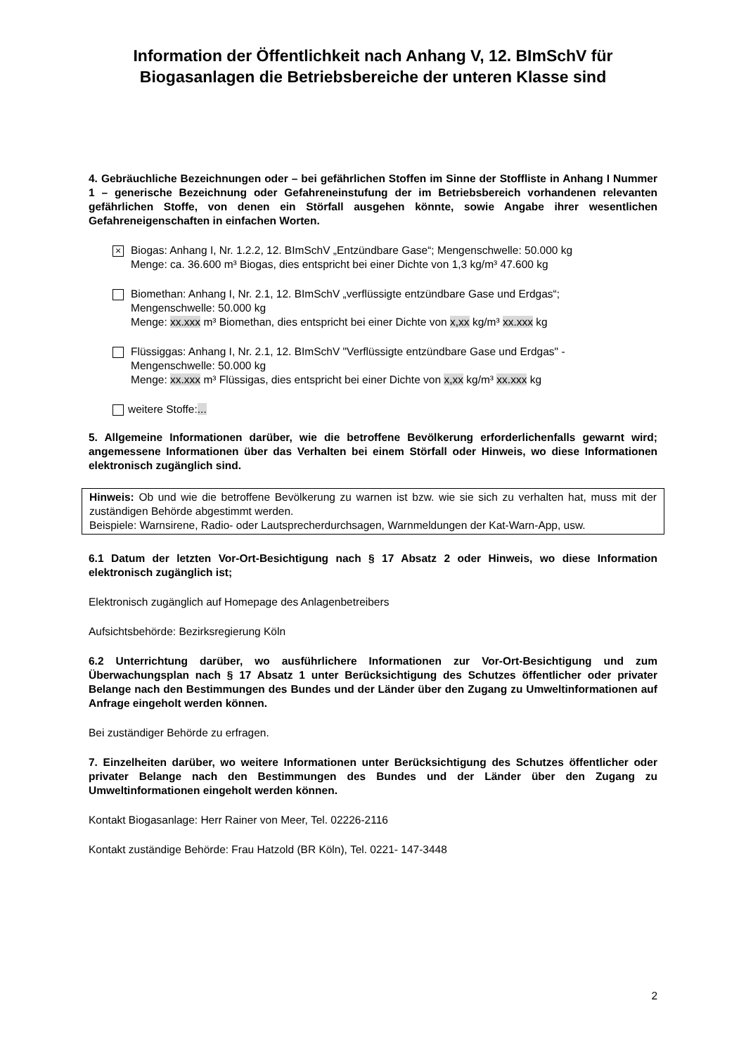Information der Öffentlichkeit nach Anhang V, 12. BImSchV für
Biogasanlagen die Betriebsbereiche der unteren Klasse sind
4. Gebräuchliche Bezeichnungen oder – bei gefährlichen Stoffen im Sinne der Stoffliste in Anhang I Nummer 1 – generische Bezeichnung oder Gefahreneinstufung der im Betriebsbereich vorhandenen relevanten gefährlichen Stoffe, von denen ein Störfall ausgehen könnte, sowie Angabe ihrer wesentlichen Gefahreneigenschaften in einfachen Worten.
×
Biogas: Anhang I, Nr. 1.2.2, 12. BImSchV „Entzündbare Gase“; Mengenschwelle: 50.000 kg
Menge: ca. 36.600 m³ Biogas, dies entspricht bei einer Dichte von 1,3 kg/m³ 47.600 kg
Biomethan: Anhang I, Nr. 2.1, 12. BImSchV „verflüssigte entzündbare Gase und Erdgas“;
Mengenschwelle: 50.000 kg
Menge: xx.xxx m³ Biomethan, dies entspricht bei einer Dichte von x,xx kg/m³ xx.xxx kg
Flüssiggas: Anhang I, Nr. 2.1, 12. BImSchV "Verflüssigte entzündbare Gase und Erdgas" -
Mengenschwelle: 50.000 kg
Menge: xx.xxx m³ Flüssigas, dies entspricht bei einer Dichte von x,xx kg/m³ xx.xxx kg
weitere Stoffe:...
5. Allgemeine Informationen darüber, wie die betroffene Bevölkerung erforderlichenfalls gewarnt wird; angemessene Informationen über das Verhalten bei einem Störfall oder Hinweis, wo diese Informationen elektronisch zugänglich sind.
Hinweis: Ob und wie die betroffene Bevölkerung zu warnen ist bzw. wie sie sich zu verhalten hat, muss mit der zuständigen Behörde abgestimmt werden.
Beispiele: Warnsirene, Radio- oder Lautsprecherdurchsagen, Warnmeldungen der Kat-Warn-App, usw.
6.1 Datum der letzten Vor-Ort-Besichtigung nach § 17 Absatz 2 oder Hinweis, wo diese Information elektronisch zugänglich ist;
Elektronisch zugänglich auf Homepage des Anlagenbetreibers
Aufsichtsbehörde: Bezirksregierung Köln
6.2 Unterrichtung darüber, wo ausführlichere Informationen zur Vor-Ort-Besichtigung und zum Überwachungsplan nach § 17 Absatz 1 unter Berücksichtigung des Schutzes öffentlicher oder privater Belange nach den Bestimmungen des Bundes und der Länder über den Zugang zu Umweltinformationen auf Anfrage eingeholt werden können.
Bei zuständiger Behörde zu erfragen.
7. Einzelheiten darüber, wo weitere Informationen unter Berücksichtigung des Schutzes öffentlicher oder privater Belange nach den Bestimmungen des Bundes und der Länder über den Zugang zu Umweltinformationen eingeholt werden können.
Kontakt Biogasanlage: Herr Rainer von Meer, Tel. 02226-2116
Kontakt zuständige Behörde: Frau Hatzold (BR Köln), Tel. 0221- 147-3448
2